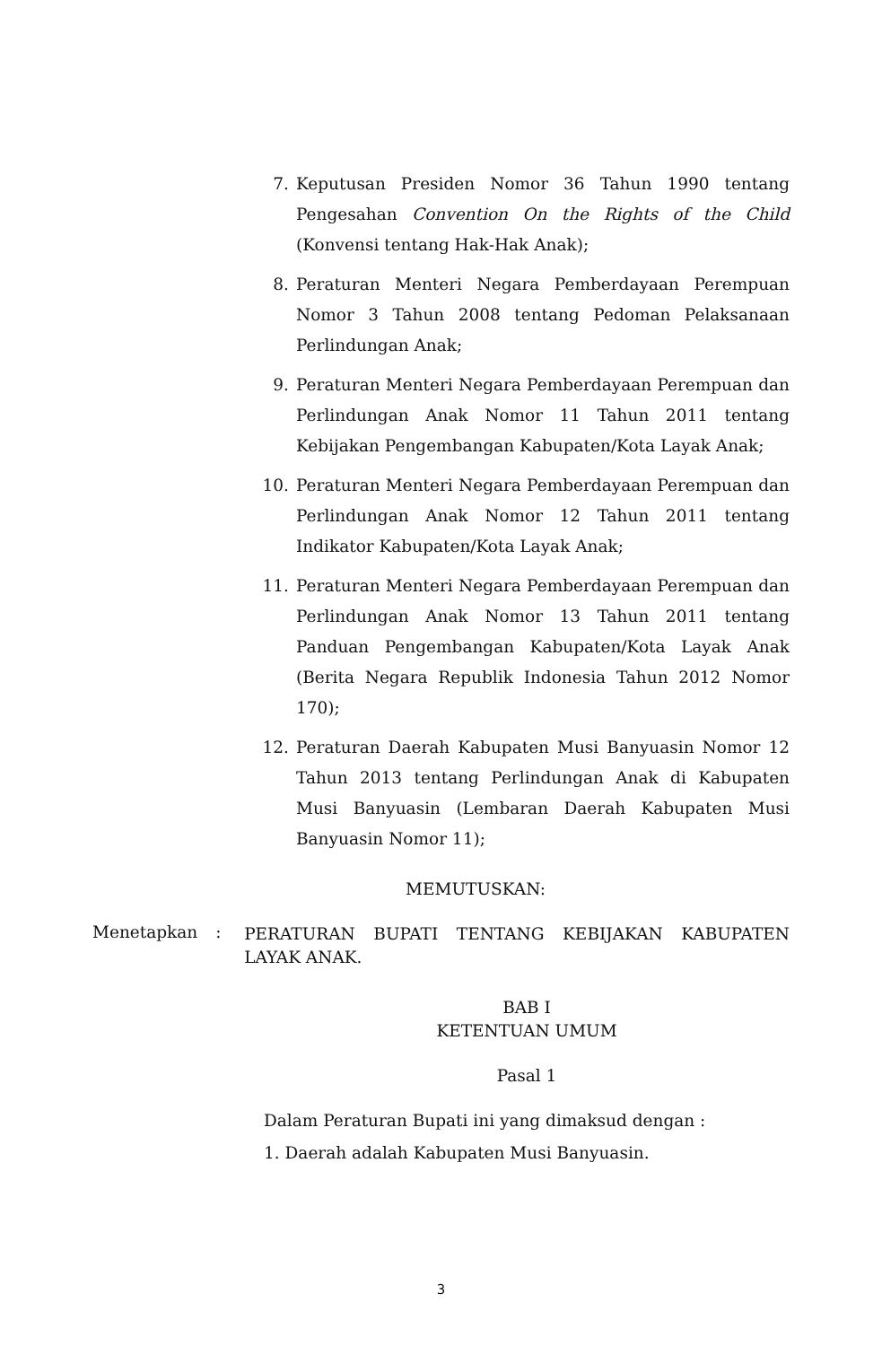7. Keputusan Presiden Nomor 36 Tahun 1990 tentang Pengesahan Convention On the Rights of the Child (Konvensi tentang Hak-Hak Anak);
8. Peraturan Menteri Negara Pemberdayaan Perempuan Nomor 3 Tahun 2008 tentang Pedoman Pelaksanaan Perlindungan Anak;
9. Peraturan Menteri Negara Pemberdayaan Perempuan dan Perlindungan Anak Nomor 11 Tahun 2011 tentang Kebijakan Pengembangan Kabupaten/Kota Layak Anak;
10. Peraturan Menteri Negara Pemberdayaan Perempuan dan Perlindungan Anak Nomor 12 Tahun 2011 tentang Indikator Kabupaten/Kota Layak Anak;
11. Peraturan Menteri Negara Pemberdayaan Perempuan dan Perlindungan Anak Nomor 13 Tahun 2011 tentang Panduan Pengembangan Kabupaten/Kota Layak Anak (Berita Negara Republik Indonesia Tahun 2012 Nomor 170);
12. Peraturan Daerah Kabupaten Musi Banyuasin Nomor 12 Tahun 2013 tentang Perlindungan Anak di Kabupaten Musi Banyuasin (Lembaran Daerah Kabupaten Musi Banyuasin Nomor 11);
MEMUTUSKAN:
Menetapkan :
PERATURAN BUPATI TENTANG KEBIJAKAN KABUPATEN LAYAK ANAK.
BAB I
KETENTUAN UMUM
Pasal 1
Dalam Peraturan Bupati ini yang dimaksud dengan :
1. Daerah adalah Kabupaten Musi Banyuasin.
3